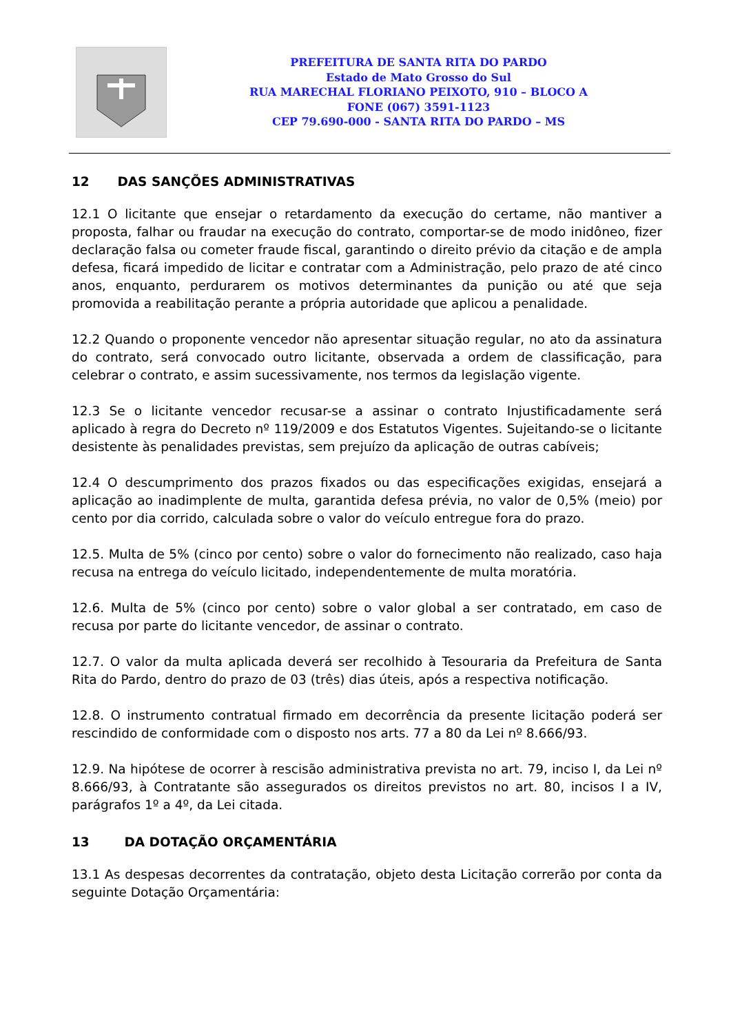PREFEITURA DE SANTA RITA DO PARDO
Estado de Mato Grosso do Sul
RUA MARECHAL FLORIANO PEIXOTO, 910 – BLOCO A
FONE (067) 3591-1123
CEP 79.690-000 - SANTA RITA DO PARDO – MS
12 DAS SANÇÕES ADMINISTRATIVAS
12.1 O licitante que ensejar o retardamento da execução do certame, não mantiver a proposta, falhar ou fraudar na execução do contrato, comportar-se de modo inidôneo, fizer declaração falsa ou cometer fraude fiscal, garantindo o direito prévio da citação e de ampla defesa, ficará impedido de licitar e contratar com a Administração, pelo prazo de até cinco anos, enquanto, perdurarem os motivos determinantes da punição ou até que seja promovida a reabilitação perante a própria autoridade que aplicou a penalidade.
12.2 Quando o proponente vencedor não apresentar situação regular, no ato da assinatura do contrato, será convocado outro licitante, observada a ordem de classificação, para celebrar o contrato, e assim sucessivamente, nos termos da legislação vigente.
12.3 Se o licitante vencedor recusar-se a assinar o contrato Injustificadamente será aplicado à regra do Decreto nº 119/2009 e dos Estatutos Vigentes. Sujeitando-se o licitante desistente às penalidades previstas, sem prejuízo da aplicação de outras cabíveis;
12.4 O descumprimento dos prazos fixados ou das especificações exigidas, ensejará a aplicação ao inadimplente de multa, garantida defesa prévia, no valor de 0,5% (meio) por cento por dia corrido, calculada sobre o valor do veículo entregue fora do prazo.
12.5. Multa de 5% (cinco por cento) sobre o valor do fornecimento não realizado, caso haja recusa na entrega do veículo licitado, independentemente de multa moratória.
12.6. Multa de 5% (cinco por cento) sobre o valor global a ser contratado, em caso de recusa por parte do licitante vencedor, de assinar o contrato.
12.7. O valor da multa aplicada deverá ser recolhido à Tesouraria da Prefeitura de Santa Rita do Pardo, dentro do prazo de 03 (três) dias úteis, após a respectiva notificação.
12.8. O instrumento contratual firmado em decorrência da presente licitação poderá ser rescindido de conformidade com o disposto nos arts. 77 a 80 da Lei nº 8.666/93.
12.9. Na hipótese de ocorrer à rescisão administrativa prevista no art. 79, inciso I, da Lei nº 8.666/93, à Contratante são assegurados os direitos previstos no art. 80, incisos I a IV, parágrafos 1º a 4º, da Lei citada.
13 DA DOTAÇÃO ORÇAMENTÁRIA
13.1 As despesas decorrentes da contratação, objeto desta Licitação correrão por conta da seguinte Dotação Orçamentária: